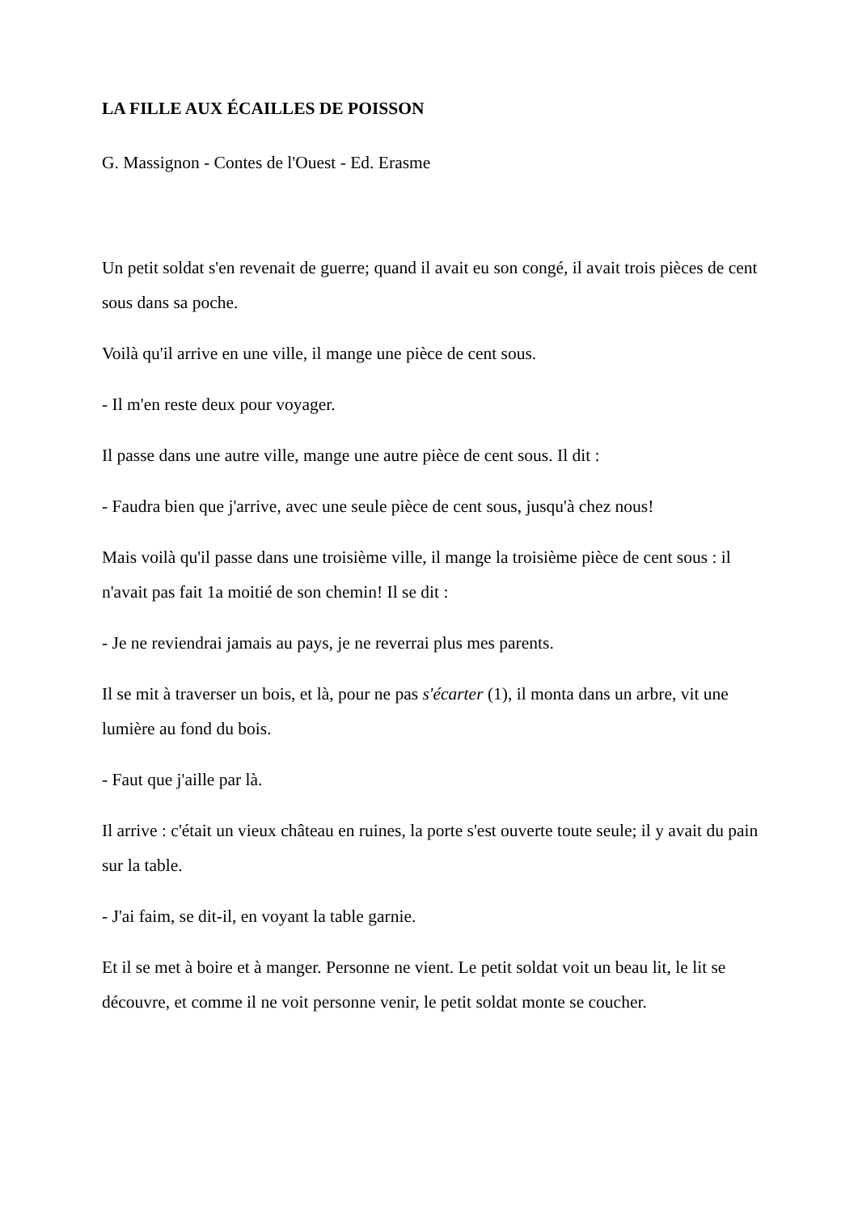LA FILLE AUX ÉCAILLES DE POISSON
G. Massignon - Contes de l'Ouest - Ed. Erasme
Un petit soldat s'en revenait de guerre; quand il avait eu son congé, il avait trois pièces de cent sous dans sa poche.
Voilà qu'il arrive en une ville, il mange une pièce de cent sous.
- Il m'en reste deux pour voyager.
Il passe dans une autre ville, mange une autre pièce de cent sous. Il dit :
- Faudra bien que j'arrive, avec une seule pièce de cent sous, jusqu'à chez nous!
Mais voilà qu'il passe dans une troisième ville, il mange la troisième pièce de cent sous : il n'avait pas fait 1a moitié de son chemin! Il se dit :
- Je ne reviendrai jamais au pays, je ne reverrai plus mes parents.
Il se mit à traverser un bois, et là, pour ne pas s'écarter (1), il monta dans un arbre, vit une lumière au fond du bois.
- Faut que j'aille par là.
Il arrive : c'était un vieux château en ruines, la porte s'est ouverte toute seule; il y avait du pain sur la table.
- J'ai faim, se dit-il, en voyant la table garnie.
Et il se met à boire et à manger. Personne ne vient. Le petit soldat voit un beau lit, le lit se découvre, et comme il ne voit personne venir, le petit soldat monte se coucher.